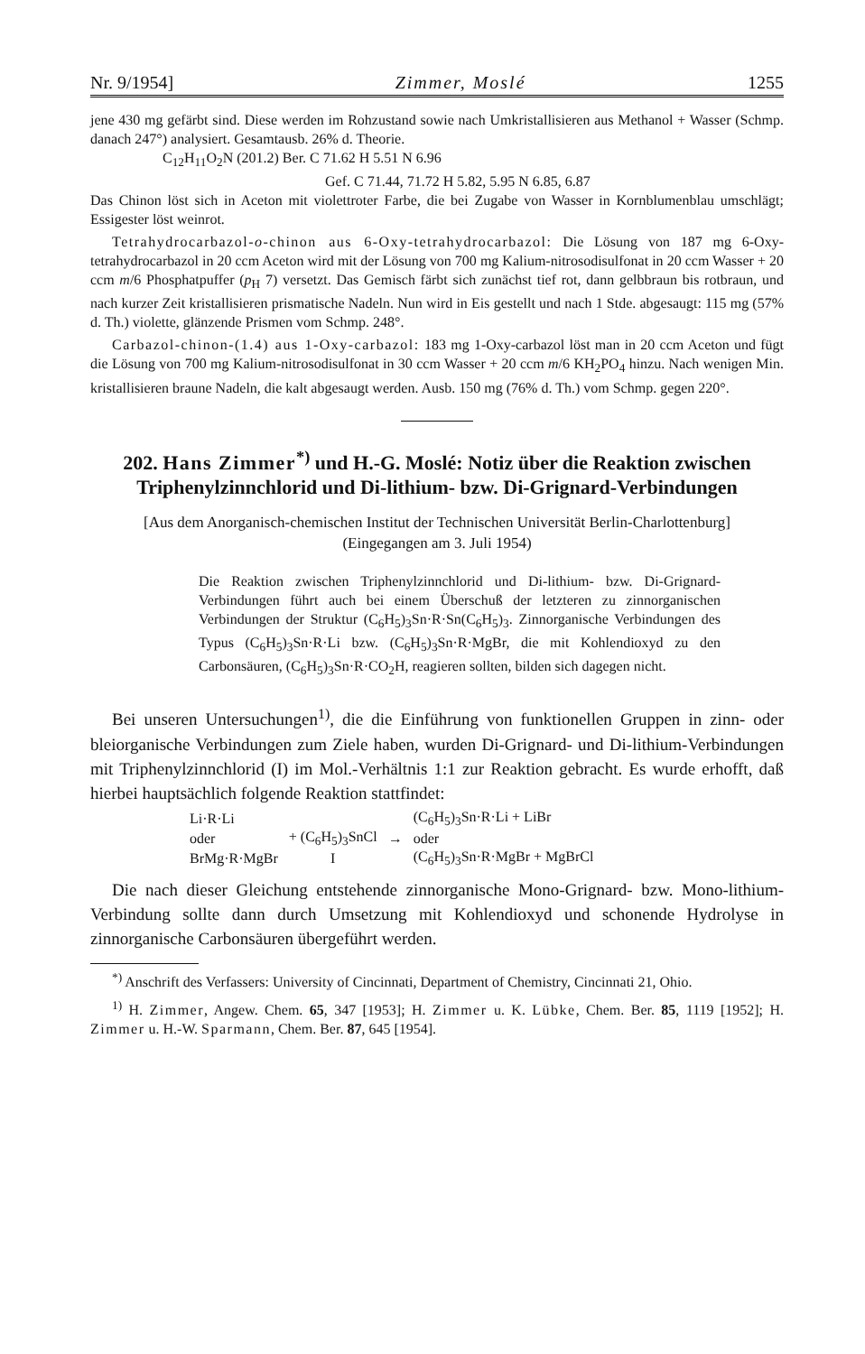Nr. 9/1954] Zimmer, Moslé 1255
jene 430 mg gefärbt sind. Diese werden im Rohzustand sowie nach Umkristallisieren aus Methanol + Wasser (Schmp. danach 247°) analysiert. Gesamtausb. 26% d. Theorie.
C<sub>12</sub>H<sub>11</sub>O<sub>2</sub>N (201.2) Ber. C 71.62 H 5.51 N 6.96
Gef. C 71.44, 71.72 H 5.82, 5.95 N 6.85, 6.87
Das Chinon löst sich in Aceton mit violettroter Farbe, die bei Zugabe von Wasser in Kornblumenblau umschlägt; Essigester löst weinrot.
Tetrahydrocarbazol-o-chinon aus 6-Oxy-tetrahydrocarbazol: Die Lösung von 187 mg 6-Oxy-tetrahydrocarbazol in 20 ccm Aceton wird mit der Lösung von 700 mg Kalium-nitrosodisulfonat in 20 ccm Wasser + 20 ccm m/6 Phosphatpuffer (p<sub>H</sub> 7) versetzt. Das Gemisch färbt sich zunächst tief rot, dann gelbbraun bis rotbraun, und nach kurzer Zeit kristallisieren prismatische Nadeln. Nun wird in Eis gestellt und nach 1 Stde. abgesaugt: 115 mg (57% d. Th.) violette, glänzende Prismen vom Schmp. 248°.
Carbazol-chinon-(1.4) aus 1-Oxy-carbazol: 183 mg 1-Oxy-carbazol löst man in 20 ccm Aceton und fügt die Lösung von 700 mg Kalium-nitrosodisulfonat in 30 ccm Wasser + 20 ccm m/6 KH<sub>2</sub>PO<sub>4</sub> hinzu. Nach wenigen Min. kristallisieren braune Nadeln, die kalt abgesaugt werden. Ausb. 150 mg (76% d. Th.) vom Schmp. gegen 220°.
202. Hans Zimmer<sup>*)</sup> und H.-G. Moslé: Notiz über die Reaktion zwischen Triphenylzinnchlorid und Di-lithium- bzw. Di-Grignard-Verbindungen
[Aus dem Anorganisch-chemischen Institut der Technischen Universität Berlin-Charlottenburg]
(Eingegangen am 3. Juli 1954)
Die Reaktion zwischen Triphenylzinnchlorid und Di-lithium- bzw. Di-Grignard-Verbindungen führt auch bei einem Überschuß der letzteren zu zinnorganischen Verbindungen der Struktur (C<sub>6</sub>H<sub>5</sub>)<sub>3</sub>Sn·R·Sn(C<sub>6</sub>H<sub>5</sub>)<sub>3</sub>. Zinnorganische Verbindungen des Typus (C<sub>6</sub>H<sub>5</sub>)<sub>3</sub>Sn·R·Li bzw. (C<sub>6</sub>H<sub>5</sub>)<sub>3</sub>Sn·R·MgBr, die mit Kohlendioxyd zu den Carbonsäuren, (C<sub>6</sub>H<sub>5</sub>)<sub>3</sub>Sn·R·CO<sub>2</sub>H, reagieren sollten, bilden sich dagegen nicht.
Bei unseren Untersuchungen<sup>1)</sup>, die die Einführung von funktionellen Gruppen in zinn- oder bleiorganische Verbindungen zum Ziele haben, wurden Di-Grignard- und Di-lithium-Verbindungen mit Triphenylzinnchlorid (I) im Mol.-Verhältnis 1:1 zur Reaktion gebracht. Es wurde erhofft, daß hierbei hauptsächlich folgende Reaktion stattfindet:
| Li·R·Li | | | (C<sub>6</sub>H<sub>5</sub>)<sub>3</sub>Sn·R·Li + LiBr |
| oder | + (C<sub>6</sub>H<sub>5</sub>)<sub>3</sub>SnCl | → | oder |
| BrMg·R·MgBr | I | | (C<sub>6</sub>H<sub>5</sub>)<sub>3</sub>Sn·R·MgBr + MgBrCl |
Die nach dieser Gleichung entstehende zinnorganische Mono-Grignard- bzw. Mono-lithium-Verbindung sollte dann durch Umsetzung mit Kohlendioxyd und schonende Hydrolyse in zinnorganische Carbonsäuren übergeführt werden.
<sup>*)</sup> Anschrift des Verfassers: University of Cincinnati, Department of Chemistry, Cincinnati 21, Ohio.
<sup>1)</sup> H. Zimmer, Angew. Chem. 65, 347 [1953]; H. Zimmer u. K. Lübke, Chem. Ber. 85, 1119 [1952]; H. Zimmer u. H.-W. Sparmann, Chem. Ber. 87, 645 [1954].